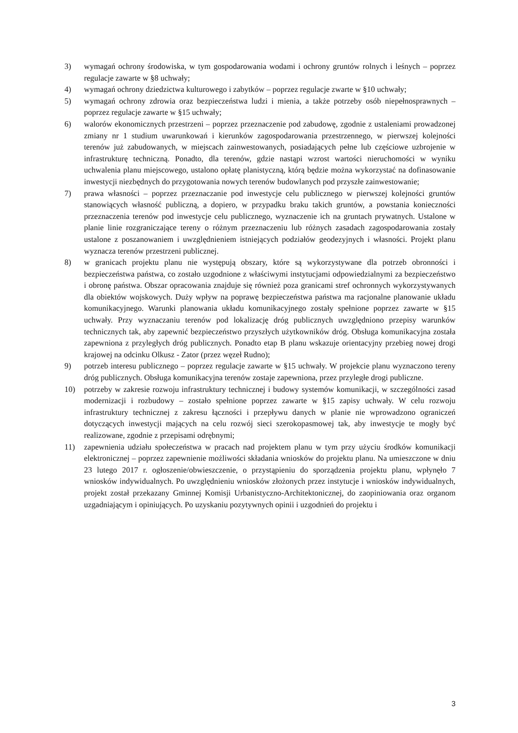3) wymagań ochrony środowiska, w tym gospodarowania wodami i ochrony gruntów rolnych i leśnych – poprzez regulacje zawarte w §8 uchwały;
4) wymagań ochrony dziedzictwa kulturowego i zabytków – poprzez regulacje zwarte w §10 uchwały;
5) wymagań ochrony zdrowia oraz bezpieczeństwa ludzi i mienia, a także potrzeby osób niepełnosprawnych – poprzez regulacje zawarte w §15 uchwały;
6) walorów ekonomicznych przestrzeni – poprzez przeznaczenie pod zabudowę, zgodnie z ustaleniami prowadzonej zmiany nr 1 studium uwarunkowań i kierunków zagospodarowania przestrzennego, w pierwszej kolejności terenów już zabudowanych, w miejscach zainwestowanych, posiadających pełne lub częściowe uzbrojenie w infrastrukturę techniczną. Ponadto, dla terenów, gdzie nastąpi wzrost wartości nieruchomości w wyniku uchwalenia planu miejscowego, ustalono opłatę planistyczną, którą będzie można wykorzystać na dofinasowanie inwestycji niezbędnych do przygotowania nowych terenów budowlanych pod przyszłe zainwestowanie;
7) prawa własności – poprzez przeznaczanie pod inwestycje celu publicznego w pierwszej kolejności gruntów stanowiących własność publiczną, a dopiero, w przypadku braku takich gruntów, a powstania konieczności przeznaczenia terenów pod inwestycje celu publicznego, wyznaczenie ich na gruntach prywatnych. Ustalone w planie linie rozgraniczające tereny o różnym przeznaczeniu lub różnych zasadach zagospodarowania zostały ustalone z poszanowaniem i uwzględnieniem istniejących podziałów geodezyjnych i własności. Projekt planu wyznacza terenów przestrzeni publicznej.
8) w granicach projektu planu nie występują obszary, które są wykorzystywane dla potrzeb obronności i bezpieczeństwa państwa, co zostało uzgodnione z właściwymi instytucjami odpowiedzialnymi za bezpieczeństwo i obronę państwa. Obszar opracowania znajduje się również poza granicami stref ochronnych wykorzystywanych dla obiektów wojskowych. Duży wpływ na poprawę bezpieczeństwa państwa ma racjonalne planowanie układu komunikacyjnego. Warunki planowania układu komunikacyjnego zostały spełnione poprzez zawarte w §15 uchwały. Przy wyznaczaniu terenów pod lokalizację dróg publicznych uwzględniono przepisy warunków technicznych tak, aby zapewnić bezpieczeństwo przyszłych użytkowników dróg. Obsługa komunikacyjna została zapewniona z przyległych dróg publicznych. Ponadto etap B planu wskazuje orientacyjny przebieg nowej drogi krajowej na odcinku Olkusz - Zator (przez węzeł Rudno);
9) potrzeb interesu publicznego – poprzez regulacje zawarte w §15 uchwały. W projekcie planu wyznaczono tereny dróg publicznych. Obsługa komunikacyjna terenów zostaje zapewniona, przez przyległe drogi publiczne.
10) potrzeby w zakresie rozwoju infrastruktury technicznej i budowy systemów komunikacji, w szczególności zasad modernizacji i rozbudowy – zostało spełnione poprzez zawarte w §15 zapisy uchwały. W celu rozwoju infrastruktury technicznej z zakresu łączności i przepływu danych w planie nie wprowadzono ograniczeń dotyczących inwestycji mających na celu rozwój sieci szerokopasmowej tak, aby inwestycje te mogły być realizowane, zgodnie z przepisami odrębnymi;
11) zapewnienia udziału społeczeństwa w pracach nad projektem planu w tym przy użyciu środków komunikacji elektronicznej – poprzez zapewnienie możliwości składania wniosków do projektu planu. Na umieszczone w dniu 23 lutego 2017 r. ogłoszenie/obwieszczenie, o przystąpieniu do sporządzenia projektu planu, wpłynęło 7 wniosków indywidualnych. Po uwzględnieniu wniosków złożonych przez instytucje i wniosków indywidualnych, projekt został przekazany Gminnej Komisji Urbanistyczno-Architektonicznej, do zaopiniowania oraz organom uzgadniającym i opiniujących. Po uzyskaniu pozytywnych opinii i uzgodnień do projektu i
3